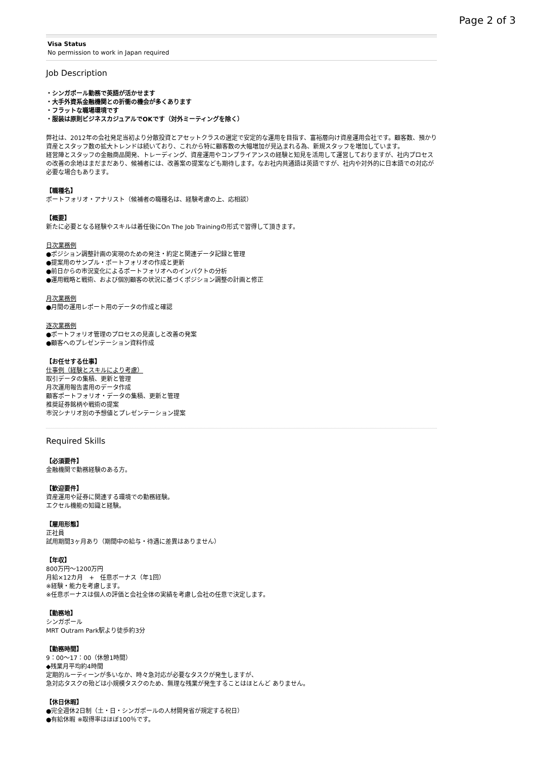Page 2 of 3
Visa Status
No permission to work in Japan required
Job Description
・シンガポール勤務で英語が活かせます
・大手外資系金融機関との折衝の機会が多くあります
・フラットな職場環境です
・服装は原則ビジネスカジュアルでOKです（対外ミーティングを除く）
弊社は、2012年の会社発足当初より分散投資とアセットクラスの選定で安定的な運用を目指す、富裕層向け資産運用会社です。顧客数、預かり資産とスタッフ数の拡大トレンドは続いており、これから特に顧客数の大幅増加が見込まれる為、新規スタッフを増加しています。
経営陣とスタッフの金融商品開発、トレーディング、資産運用やコンプライアンスの経験と知見を活用して運営しておりますが、社内プロセスの改善の余地はまだまだあり、候補者には、改善案の提案なども期待します。なお社内共通語は英語ですが、社内や対外的に日本語での対応が必要な場合もあります。
【職種名】
ポートフォリオ・アナリスト（候補者の職種名は、経験考慮の上、応相談）
【概要】
新たに必要となる経験やスキルは着任後にOn The Job Trainingの形式で習得して頂きます。
日次業務例
●ポジション調整計画の実現のための発注・約定と関連データ記録と管理
●提案用のサンプル・ポートフォリオの作成と更新
●前日からの市況変化によるポートフォリオへのインパクトの分析
●運用戦略と戦術、および個別顧客の状況に基づくポジション調整の計画と修正
月次業務例
●月間の運用レポート用のデータの作成と確認
逐次業務例
●ポートフォリオ管理のプロセスの見直しと改善の発案
●顧客へのプレゼンテーション資料作成
【お任せする仕事】
仕事例（経験とスキルにより考慮）
取引データの集積、更新と管理
月次運用報告書用のデータ作成
顧客ポートフォリオ・データの集積、更新と管理
推奨証券銘柄や戦術の提案
市況シナリオ別の予想値とプレゼンテーション提案
Required Skills
【必須要件】
金融機関で勤務経験のある方。
【歓迎要件】
資産運用や証券に関連する環境での勤務経験。
エクセル機能の知識と経験。
【雇用形態】
正社員
試用期間3ヶ月あり（期間中の給与・待遇に差異はありません）
【年収】
800万円〜1200万円
月給×12カ月　+　任意ボーナス（年1回）
※経験・能力を考慮します。
※任意ボーナスは個人の評価と会社全体の実績を考慮し会社の任意で決定します。
【勤務地】
シンガポール
MRT Outram Park駅より徒歩約3分
【勤務時間】
9：00〜17：00（休憩1時間）
◆残業月平均約4時間
定期的ルーティーンが多いなか、時々急対応が必要なタスクが発生しますが、
急対応タスクの殆どは小規模タスクのため、無理な残業が発生することはほとんど ありません。
【休日休暇】
●完全週休2日制（土・日・シンガポールの人材開発省が規定する祝日）
●有給休暇 ※取得率はほぼ100％です。